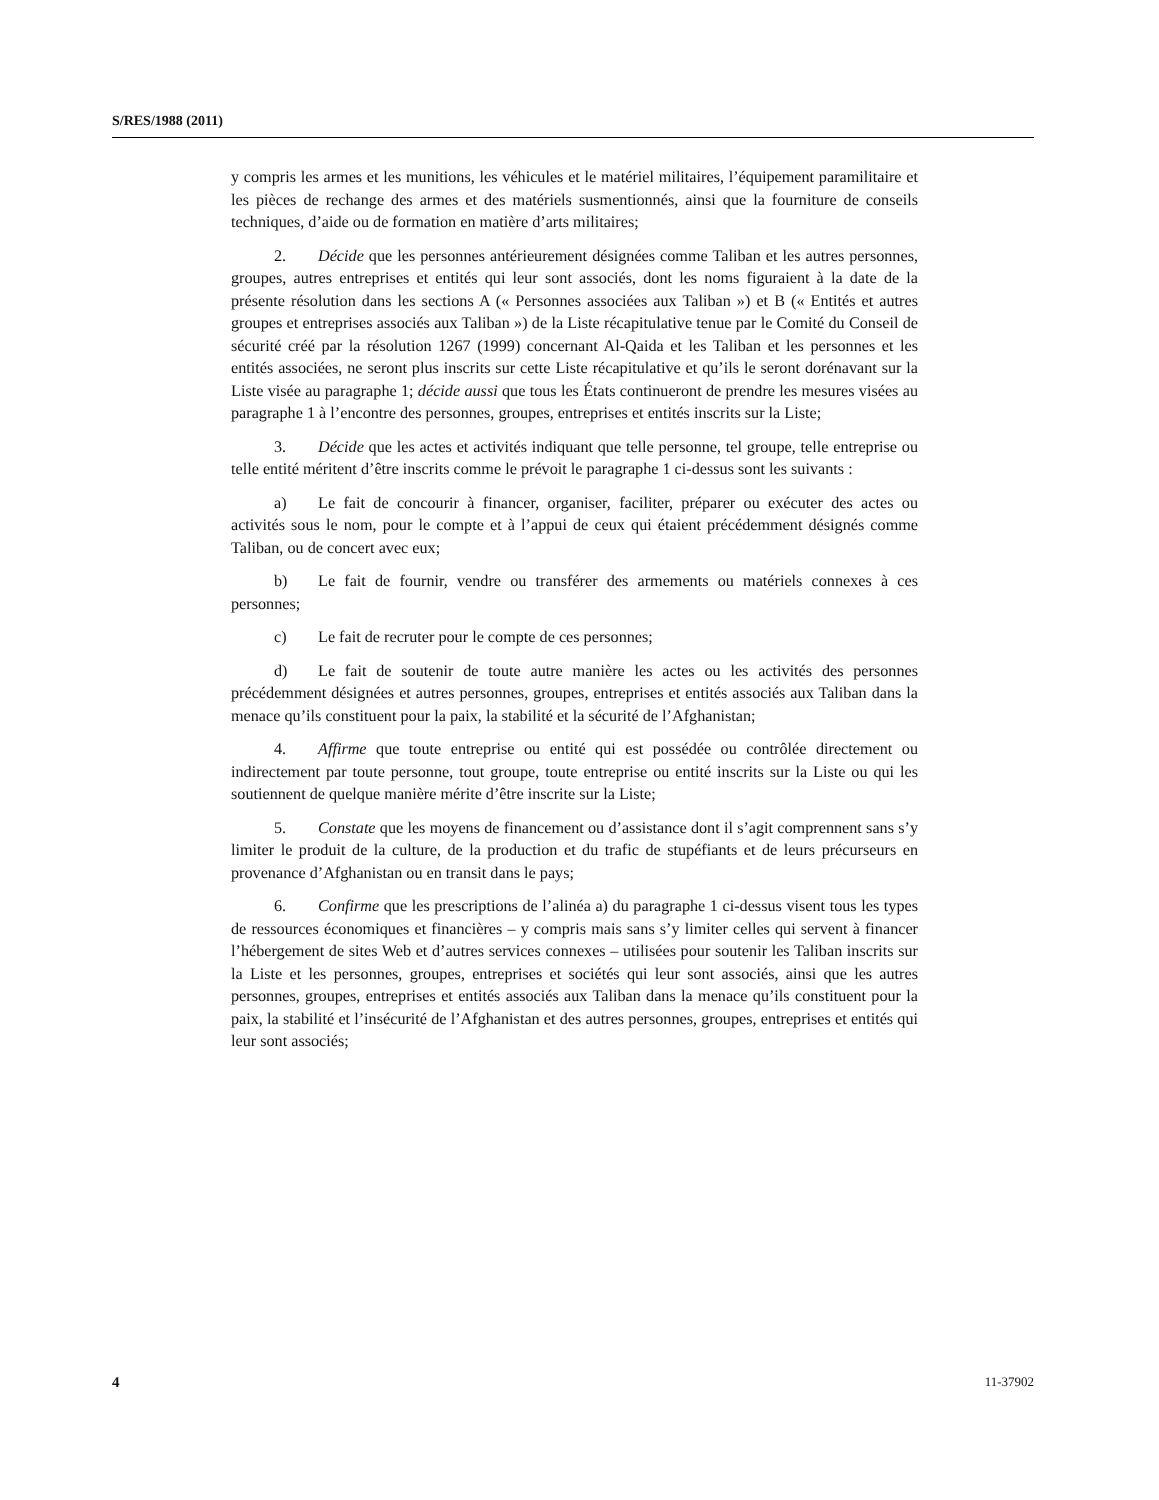S/RES/1988 (2011)
y compris les armes et les munitions, les véhicules et le matériel militaires, l’équipement paramilitaire et les pièces de rechange des armes et des matériels susmentionnés, ainsi que la fourniture de conseils techniques, d’aide ou de formation en matière d’arts militaires;
2. Décide que les personnes antérieurement désignées comme Taliban et les autres personnes, groupes, autres entreprises et entités qui leur sont associés, dont les noms figuraient à la date de la présente résolution dans les sections A (« Personnes associées aux Taliban ») et B (« Entités et autres groupes et entreprises associés aux Taliban ») de la Liste récapitulative tenue par le Comité du Conseil de sécurité créé par la résolution 1267 (1999) concernant Al-Qaida et les Taliban et les personnes et les entités associées, ne seront plus inscrits sur cette Liste récapitulative et qu’ils le seront dorénavant sur la Liste visée au paragraphe 1; décide aussi que tous les États continueront de prendre les mesures visées au paragraphe 1 à l’encontre des personnes, groupes, entreprises et entités inscrits sur la Liste;
3. Décide que les actes et activités indiquant que telle personne, tel groupe, telle entreprise ou telle entité méritent d’être inscrits comme le prévoit le paragraphe 1 ci-dessus sont les suivants :
a) Le fait de concourir à financer, organiser, faciliter, préparer ou exécuter des actes ou activités sous le nom, pour le compte et à l’appui de ceux qui étaient précédemment désignés comme Taliban, ou de concert avec eux;
b) Le fait de fournir, vendre ou transférer des armements ou matériels connexes à ces personnes;
c) Le fait de recruter pour le compte de ces personnes;
d) Le fait de soutenir de toute autre manière les actes ou les activités des personnes précédemment désignées et autres personnes, groupes, entreprises et entités associés aux Taliban dans la menace qu’ils constituent pour la paix, la stabilité et la sécurité de l’Afghanistan;
4. Affirme que toute entreprise ou entité qui est possédée ou contrôlée directement ou indirectement par toute personne, tout groupe, toute entreprise ou entité inscrits sur la Liste ou qui les soutiennent de quelque manière mérite d’être inscrite sur la Liste;
5. Constate que les moyens de financement ou d’assistance dont il s’agit comprennent sans s’y limiter le produit de la culture, de la production et du trafic de stupéfiants et de leurs précurseurs en provenance d’Afghanistan ou en transit dans le pays;
6. Confirme que les prescriptions de l’alinéa a) du paragraphe 1 ci-dessus visent tous les types de ressources économiques et financières – y compris mais sans s’y limiter celles qui servent à financer l’hébergement de sites Web et d’autres services connexes – utilisées pour soutenir les Taliban inscrits sur la Liste et les personnes, groupes, entreprises et sociétés qui leur sont associés, ainsi que les autres personnes, groupes, entreprises et entités associés aux Taliban dans la menace qu’ils constituent pour la paix, la stabilité et l’insécurité de l’Afghanistan et des autres personnes, groupes, entreprises et entités qui leur sont associés;
4 11-37902